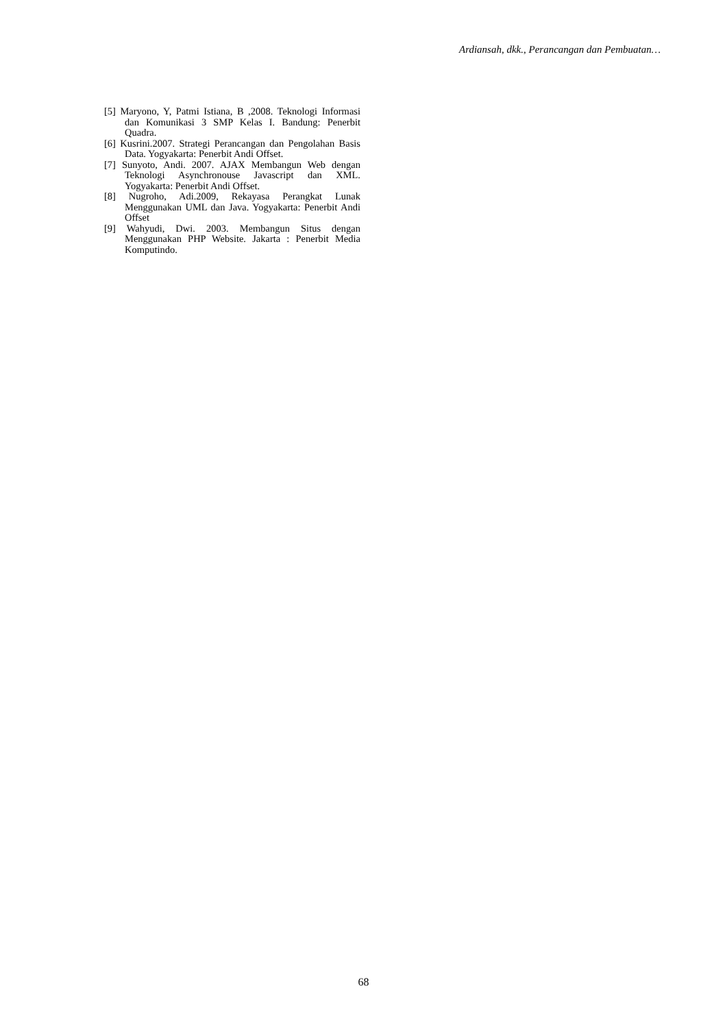Ardiansah, dkk., Perancangan dan Pembuatan…
[5] Maryono, Y, Patmi Istiana, B ,2008. Teknologi Informasi dan Komunikasi 3 SMP Kelas I. Bandung: Penerbit Quadra.
[6] Kusrini.2007. Strategi Perancangan dan Pengolahan Basis Data. Yogyakarta: Penerbit Andi Offset.
[7] Sunyoto, Andi. 2007. AJAX Membangun Web dengan Teknologi Asynchronouse Javascript dan XML. Yogyakarta: Penerbit Andi Offset.
[8] Nugroho, Adi.2009, Rekayasa Perangkat Lunak Menggunakan UML dan Java. Yogyakarta: Penerbit Andi Offset
[9] Wahyudi, Dwi. 2003. Membangun Situs dengan Menggunakan PHP Website. Jakarta : Penerbit Media Komputindo.
68